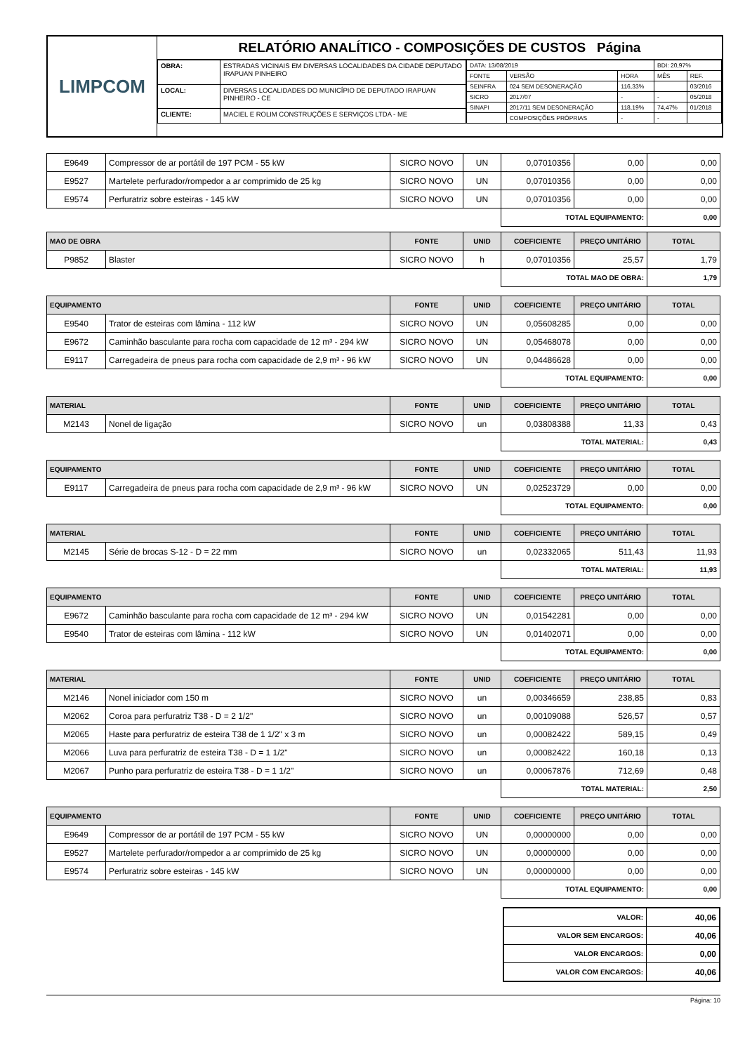LIMPCOM
RELATÓRIO ANALÍTICO - COMPOSIÇÕES DE CUSTOS Página
| OBRA: | ESTRADAS VICINAIS EM DIVERSAS LOCALIDADES DA CIDADE DEPUTADO IRAPUAN PINHEIRO |
| LOCAL: | DIVERSAS LOCALIDADES DO MUNICÍPIO DE DEPUTADO IRAPUAN PINHEIRO - CE |
| CLIENTE: | MACIEL E ROLIM CONSTRUÇÕES E SERVIÇOS LTDA - ME |
| DATA: 13/08/2019 | | | BDI: 20,97% | |
| FONTE | VERSÃO | HORA | MÊS | REF. |
| SEINFRA | 024 SEM DESONERAÇÃO | 116,33% | | 03/2016 |
| SICRO | 2017/07 | - | - | 05/2018 |
| SINAPI | 2017/11 SEM DESONERAÇÃO | 118,19% | 74,47% | 01/2018 |
| | COMPOSIÇÕES PRÓPRIAS | - | - | |
| E9649 | Compressor de ar portátil de 197 PCM - 55 kW | SICRO NOVO | UN | 0,07010356 | 0,00 | 0,00 |
| E9527 | Martelete perfurador/rompedor a ar comprimido de 25 kg | SICRO NOVO | UN | 0,07010356 | 0,00 | 0,00 |
| E9574 | Perfuratriz sobre esteiras - 145 kW | SICRO NOVO | UN | 0,07010356 | 0,00 | 0,00 |
| | | | | TOTAL EQUIPAMENTO: | | 0,00 |
| MAO DE OBRA | | FONTE | UNID | COEFICIENTE | PREÇO UNITÁRIO | TOTAL |
| --- | --- | --- | --- | --- | --- | --- |
| P9852 | Blaster | SICRO NOVO | h | 0,07010356 | 25,57 | 1,79 |
| | | | | TOTAL MAO DE OBRA: | | 1,79 |
| EQUIPAMENTO | | FONTE | UNID | COEFICIENTE | PREÇO UNITÁRIO | TOTAL |
| --- | --- | --- | --- | --- | --- | --- |
| E9540 | Trator de esteiras com lâmina - 112 kW | SICRO NOVO | UN | 0,05608285 | 0,00 | 0,00 |
| E9672 | Caminhão basculante para rocha com capacidade de 12 m³ - 294 kW | SICRO NOVO | UN | 0,05468078 | 0,00 | 0,00 |
| E9117 | Carregadeira de pneus para rocha com capacidade de 2,9 m³ - 96 kW | SICRO NOVO | UN | 0,04486628 | 0,00 | 0,00 |
| | | | | TOTAL EQUIPAMENTO: | | 0,00 |
| MATERIAL | | FONTE | UNID | COEFICIENTE | PREÇO UNITÁRIO | TOTAL |
| --- | --- | --- | --- | --- | --- | --- |
| M2143 | Nonel de ligação | SICRO NOVO | un | 0,03808388 | 11,33 | 0,43 |
| | | | | TOTAL MATERIAL: | | 0,43 |
| EQUIPAMENTO | | FONTE | UNID | COEFICIENTE | PREÇO UNITÁRIO | TOTAL |
| --- | --- | --- | --- | --- | --- | --- |
| E9117 | Carregadeira de pneus para rocha com capacidade de 2,9 m³ - 96 kW | SICRO NOVO | UN | 0,02523729 | 0,00 | 0,00 |
| | | | | TOTAL EQUIPAMENTO: | | 0,00 |
| MATERIAL | | FONTE | UNID | COEFICIENTE | PREÇO UNITÁRIO | TOTAL |
| --- | --- | --- | --- | --- | --- | --- |
| M2145 | Série de brocas S-12 - D = 22 mm | SICRO NOVO | un | 0,02332065 | 511,43 | 11,93 |
| | | | | TOTAL MATERIAL: | | 11,93 |
| EQUIPAMENTO | | FONTE | UNID | COEFICIENTE | PREÇO UNITÁRIO | TOTAL |
| --- | --- | --- | --- | --- | --- | --- |
| E9672 | Caminhão basculante para rocha com capacidade de 12 m³ - 294 kW | SICRO NOVO | UN | 0,01542281 | 0,00 | 0,00 |
| E9540 | Trator de esteiras com lâmina - 112 kW | SICRO NOVO | UN | 0,01402071 | 0,00 | 0,00 |
| | | | | TOTAL EQUIPAMENTO: | | 0,00 |
| MATERIAL | | FONTE | UNID | COEFICIENTE | PREÇO UNITÁRIO | TOTAL |
| --- | --- | --- | --- | --- | --- | --- |
| M2146 | Nonel iniciador com 150 m | SICRO NOVO | un | 0,00346659 | 238,85 | 0,83 |
| M2062 | Coroa para perfuratriz T38 - D = 2 1/2" | SICRO NOVO | un | 0,00109088 | 526,57 | 0,57 |
| M2065 | Haste para perfuratriz de esteira T38 de 1 1/2" x 3 m | SICRO NOVO | un | 0,00082422 | 589,15 | 0,49 |
| M2066 | Luva para perfuratriz de esteira T38 - D = 1 1/2" | SICRO NOVO | un | 0,00082422 | 160,18 | 0,13 |
| M2067 | Punho para perfuratriz de esteira T38 - D = 1 1/2" | SICRO NOVO | un | 0,00067876 | 712,69 | 0,48 |
| | | | | TOTAL MATERIAL: | | 2,50 |
| EQUIPAMENTO | | FONTE | UNID | COEFICIENTE | PREÇO UNITÁRIO | TOTAL |
| --- | --- | --- | --- | --- | --- | --- |
| E9649 | Compressor de ar portátil de 197 PCM - 55 kW | SICRO NOVO | UN | 0,00000000 | 0,00 | 0,00 |
| E9527 | Martelete perfurador/rompedor a ar comprimido de 25 kg | SICRO NOVO | UN | 0,00000000 | 0,00 | 0,00 |
| E9574 | Perfuratriz sobre esteiras - 145 kW | SICRO NOVO | UN | 0,00000000 | 0,00 | 0,00 |
| | | | | TOTAL EQUIPAMENTO: | | 0,00 |
| VALOR: | 40,06 |
| VALOR SEM ENCARGOS: | 40,06 |
| VALOR ENCARGOS: | 0,00 |
| VALOR COM ENCARGOS: | 40,06 |
Página: 10